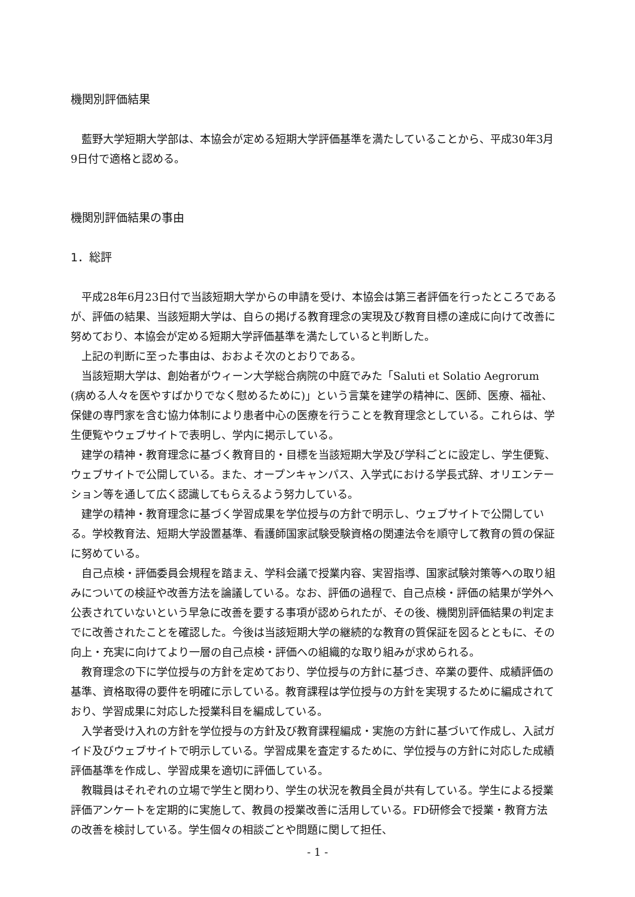機関別評価結果
藍野大学短期大学部は、本協会が定める短期大学評価基準を満たしていることから、平成30年3月9日付で適格と認める。
機関別評価結果の事由
1．総評
平成28年6月23日付で当該短期大学からの申請を受け、本協会は第三者評価を行ったところであるが、評価の結果、当該短期大学は、自らの掲げる教育理念の実現及び教育目標の達成に向けて改善に努めており、本協会が定める短期大学評価基準を満たしていると判断した。
上記の判断に至った事由は、おおよそ次のとおりである。
当該短期大学は、創始者がウィーン大学総合病院の中庭でみた「Saluti et Solatio Aegrorum (病める人々を医やすばかりでなく慰めるために)」という言葉を建学の精神に、医師、医療、福祉、保健の専門家を含む協力体制により患者中心の医療を行うことを教育理念としている。これらは、学生便覧やウェブサイトで表明し、学内に掲示している。
建学の精神・教育理念に基づく教育目的・目標を当該短期大学及び学科ごとに設定し、学生便覧、ウェブサイトで公開している。また、オープンキャンパス、入学式における学長式辞、オリエンテーション等を通して広く認識してもらえるよう努力している。
建学の精神・教育理念に基づく学習成果を学位授与の方針で明示し、ウェブサイトで公開している。学校教育法、短期大学設置基準、看護師国家試験受験資格の関連法令を順守して教育の質の保証に努めている。
自己点検・評価委員会規程を踏まえ、学科会議で授業内容、実習指導、国家試験対策等への取り組みについての検証や改善方法を論議している。なお、評価の過程で、自己点検・評価の結果が学外へ公表されていないという早急に改善を要する事項が認められたが、その後、機関別評価結果の判定までに改善されたことを確認した。今後は当該短期大学の継続的な教育の質保証を図るとともに、その向上・充実に向けてより一層の自己点検・評価への組織的な取り組みが求められる。
教育理念の下に学位授与の方針を定めており、学位授与の方針に基づき、卒業の要件、成績評価の基準、資格取得の要件を明確に示している。教育課程は学位授与の方針を実現するために編成されており、学習成果に対応した授業科目を編成している。
入学者受け入れの方針を学位授与の方針及び教育課程編成・実施の方針に基づいて作成し、入試ガイド及びウェブサイトで明示している。学習成果を査定するために、学位授与の方針に対応した成績評価基準を作成し、学習成果を適切に評価している。
教職員はそれぞれの立場で学生と関わり、学生の状況を教員全員が共有している。学生による授業評価アンケートを定期的に実施して、教員の授業改善に活用している。FD研修会で授業・教育方法の改善を検討している。学生個々の相談ごとや問題に関して担任、
- 1 -